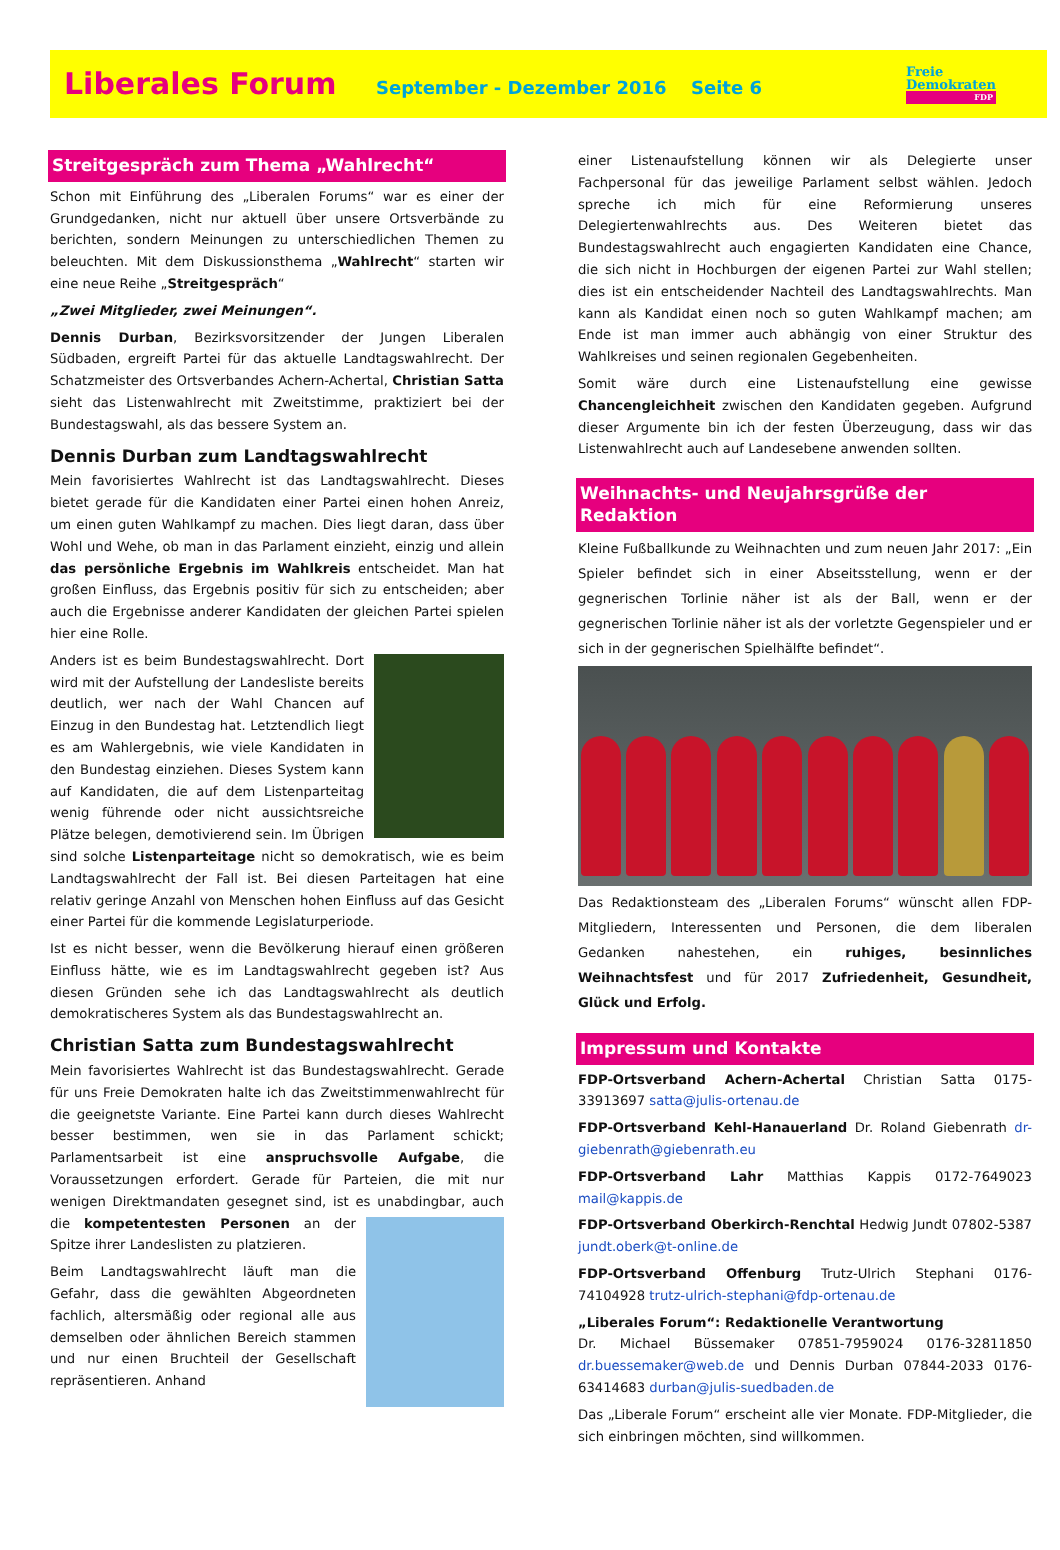Liberales Forum
September - Dezember 2016 Seite 6
Freie
Demokraten
FDP
Streitgespräch zum Thema „Wahlrecht“
Schon mit Einführung des „Liberalen Forums“ war es einer der Grundgedanken, nicht nur aktuell über unsere Ortsverbände zu berichten, sondern Meinungen zu unterschiedlichen Themen zu beleuchten. Mit dem Diskussionsthema „Wahlrecht“ starten wir eine neue Reihe „Streitgespräch“
„Zwei Mitglieder, zwei Meinungen“.
Dennis Durban, Bezirksvorsitzender der Jungen Liberalen Südbaden, ergreift Partei für das aktuelle Landtagswahlrecht. Der Schatzmeister des Ortsverbandes Achern-Achertal, Christian Satta sieht das Listenwahlrecht mit Zweitstimme, praktiziert bei der Bundestagswahl, als das bessere System an.
Dennis Durban zum Landtagswahlrecht
Mein favorisiertes Wahlrecht ist das Landtagswahlrecht. Dieses bietet gerade für die Kandidaten einer Partei einen hohen Anreiz, um einen guten Wahlkampf zu machen. Dies liegt daran, dass über Wohl und Wehe, ob man in das Parlament einzieht, einzig und allein das persönliche Ergebnis im Wahlkreis entscheidet. Man hat großen Einfluss, das Ergebnis positiv für sich zu entscheiden; aber auch die Ergebnisse anderer Kandidaten der gleichen Partei spielen hier eine Rolle.
Anders ist es beim Bundestagswahlrecht. Dort wird mit der Aufstellung der Landesliste bereits deutlich, wer nach der Wahl Chancen auf Einzug in den Bundestag hat. Letztendlich liegt es am Wahlergebnis, wie viele Kandidaten in den Bundestag einziehen. Dieses System kann auf Kandidaten, die auf dem Listenparteitag wenig führende oder nicht aussichtsreiche Plätze belegen, demotivierend sein. Im Übrigen sind solche Listenparteitage nicht so demokratisch, wie es beim Landtagswahlrecht der Fall ist. Bei diesen Parteitagen hat eine relativ geringe Anzahl von Menschen hohen Einfluss auf das Gesicht einer Partei für die kommende Legislaturperiode.
Ist es nicht besser, wenn die Bevölkerung hierauf einen größeren Einfluss hätte, wie es im Landtagswahlrecht gegeben ist? Aus diesen Gründen sehe ich das Landtagswahlrecht als deutlich demokratischeres System als das Bundestagswahlrecht an.
Christian Satta zum Bundestagswahlrecht
Mein favorisiertes Wahlrecht ist das Bundestagswahlrecht. Gerade für uns Freie Demokraten halte ich das Zweitstimmenwahlrecht für die geeignetste Variante. Eine Partei kann durch dieses Wahlrecht besser bestimmen, wen sie in das Parlament schickt; Parlamentsarbeit ist eine anspruchsvolle Aufgabe, die Voraussetzungen erfordert. Gerade für Parteien, die mit nur wenigen Direktmandaten gesegnet sind, ist es unabdingbar, auch die kompetentesten Personen an der Spitze ihrer Landeslisten zu platzieren.
Beim Landtagswahlrecht läuft man die Gefahr, dass die gewählten Abgeordneten fachlich, altersmäßig oder regional alle aus demselben oder ähnlichen Bereich stammen und nur einen Bruchteil der Gesellschaft repräsentieren. Anhand
einer Listenaufstellung können wir als Delegierte unser Fachpersonal für das jeweilige Parlament selbst wählen. Jedoch spreche ich mich für eine Reformierung unseres Delegiertenwahlrechts aus. Des Weiteren bietet das Bundestagswahlrecht auch engagierten Kandidaten eine Chance, die sich nicht in Hochburgen der eigenen Partei zur Wahl stellen; dies ist ein entscheidender Nachteil des Landtagswahlrechts. Man kann als Kandidat einen noch so guten Wahlkampf machen; am Ende ist man immer auch abhängig von einer Struktur des Wahlkreises und seinen regionalen Gegebenheiten.
Somit wäre durch eine Listenaufstellung eine gewisse Chancengleichheit zwischen den Kandidaten gegeben. Aufgrund dieser Argumente bin ich der festen Überzeugung, dass wir das Listenwahlrecht auch auf Landesebene anwenden sollten.
Weihnachts- und Neujahrsgrüße der Redaktion
Kleine Fußballkunde zu Weihnachten und zum neuen Jahr 2017: „Ein Spieler befindet sich in einer Abseitsstellung, wenn er der gegnerischen Torlinie näher ist als der Ball, wenn er der gegnerischen Torlinie näher ist als der vorletzte Gegenspieler und er sich in der gegnerischen Spielhälfte befindet“.
Das Redaktionsteam des „Liberalen Forums“ wünscht allen FDP-Mitgliedern, Interessenten und Personen, die dem liberalen Gedanken nahestehen, ein ruhiges, besinnliches Weihnachtsfest und für 2017 Zufriedenheit, Gesundheit, Glück und Erfolg.
Impressum und Kontakte
FDP-Ortsverband Achern-Achertal Christian Satta 0175-33913697 satta@julis-ortenau.de
FDP-Ortsverband Kehl-Hanauerland Dr. Roland Giebenrath dr-giebenrath@giebenrath.eu
FDP-Ortsverband Lahr Matthias Kappis 0172-7649023 mail@kappis.de
FDP-Ortsverband Oberkirch-Renchtal Hedwig Jundt 07802-5387 jundt.oberk@t-online.de
FDP-Ortsverband Offenburg Trutz-Ulrich Stephani 0176-74104928 trutz-ulrich-stephani@fdp-ortenau.de
„Liberales Forum“: Redaktionelle Verantwortung
Dr. Michael Büssemaker 07851-7959024 0176-32811850 dr.buessemaker@web.de und Dennis Durban 07844-2033 0176-63414683 durban@julis-suedbaden.de
Das „Liberale Forum“ erscheint alle vier Monate. FDP-Mitglieder, die sich einbringen möchten, sind willkommen.